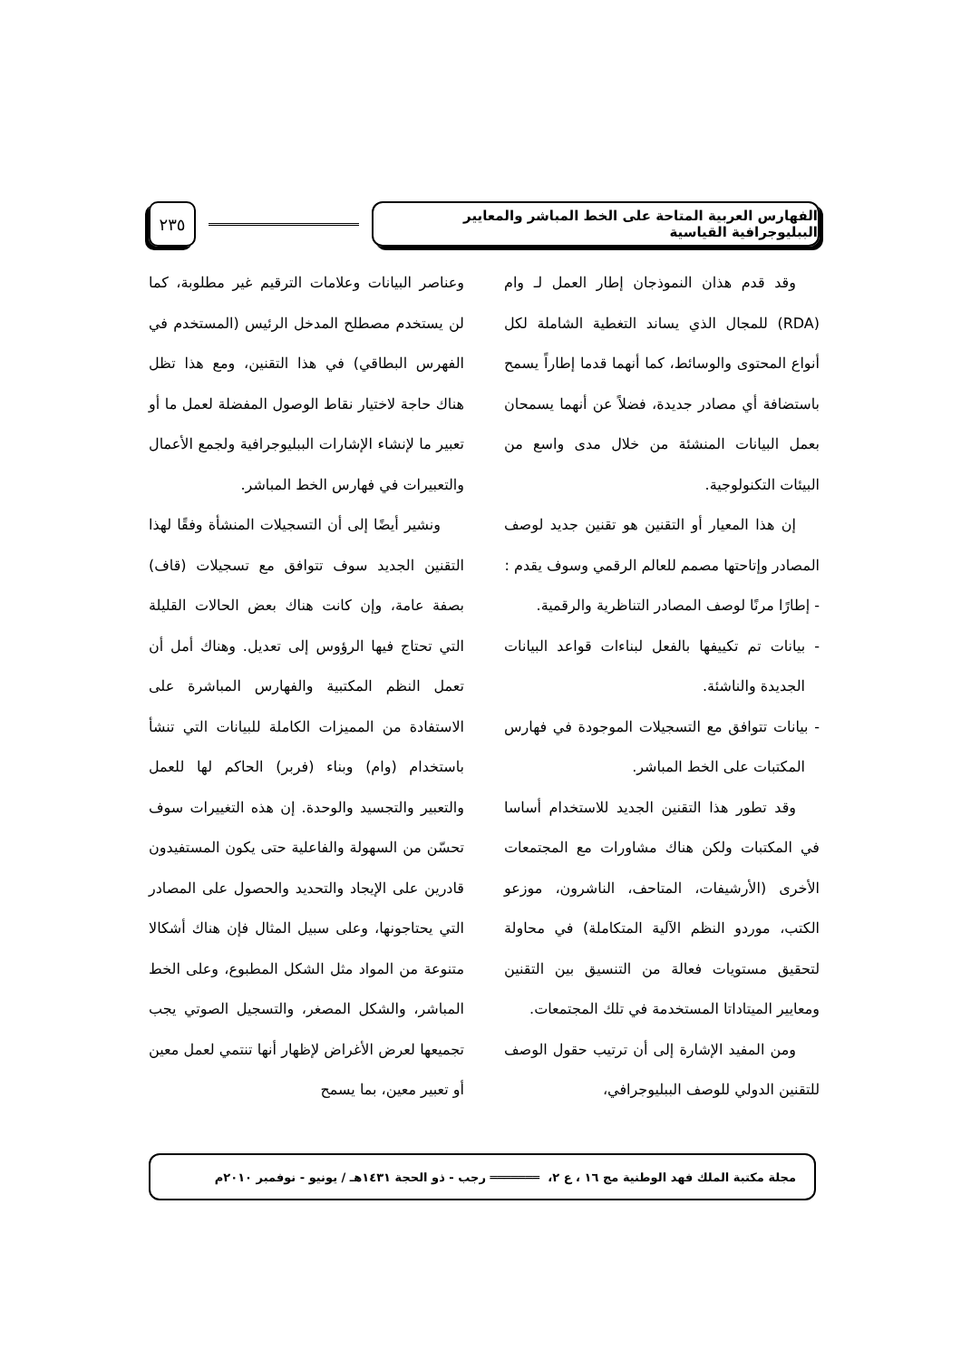الفهارس العربية المتاحة على الخط المباشر والمعايير الببليوجرافية القياسية
٢٣٥
وقد قدم هذان النموذجان إطار العمل لـ وام (RDA) للمجال الذي يساند التغطية الشاملة لكل أنواع المحتوى والوسائط، كما أنهما قدما إطاراً يسمح باستضافة أي مصادر جديدة، فضلاً عن أنهما يسمحان بعمل البيانات المنشئة من خلال مدى واسع من البيئات التكنولوجية.
إن هذا المعيار أو التقنين هو تقنين جديد لوصف المصادر وإتاحتها مصمم للعالم الرقمي وسوف يقدم :
- إطارًا مرنًا لوصف المصادر التناظرية والرقمية.
- بيانات تم تكييفها بالفعل لبناءات قواعد البيانات الجديدة والناشئة.
- بيانات تتوافق مع التسجيلات الموجودة في فهارس المكتبات على الخط المباشر.
وقد تطور هذا التقنين الجديد للاستخدام أساسا في المكتبات ولكن هناك مشاورات مع المجتمعات الأخرى (الأرشيفات، المتاحف، الناشرون، موزعو الكتب، موردو النظم الآلية المتكاملة) في محاولة لتحقيق مستويات فعالة من التنسيق بين التقنين ومعايير الميتاداتا المستخدمة في تلك المجتمعات.
ومن المفيد الإشارة إلى أن ترتيب حقول الوصف للتقنين الدولي للوصف الببليوجرافي،
وعناصر البيانات وعلامات الترقيم غير مطلوبة، كما لن يستخدم مصطلح المدخل الرئيس (المستخدم في الفهرس البطاقي) في هذا التقنين، ومع هذا تظل هناك حاجة لاختيار نقاط الوصول المفضلة لعمل ما أو تعبير ما لإنشاء الإشارات الببليوجرافية ولجمع الأعمال والتعبيرات في فهارس الخط المباشر.
ونشير أيضًا إلى أن التسجيلات المنشأة وفقًا لهذا التقنين الجديد سوف تتوافق مع تسجيلات (قاف) بصفة عامة، وإن كانت هناك بعض الحالات القليلة التي تحتاج فيها الرؤوس إلى تعديل. وهناك أمل أن تعمل النظم المكتبية والفهارس المباشرة على الاستفادة من المميزات الكاملة للبيانات التي تنشأ باستخدام (وام) وبناء (فربر) الحاكم لها للعمل والتعبير والتجسيد والوحدة. إن هذه التغييرات سوف تحسّن من السهولة والفاعلية حتى يكون المستفيدون قادرين على الإيجاد والتحديد والحصول على المصادر التي يحتاجونها، وعلى سبيل المثال فإن هناك أشكالا متنوعة من المواد مثل الشكل المطبوع، وعلى الخط المباشر، والشكل المصغر، والتسجيل الصوتي يجب تجميعها لعرض الأغراض لإظهار أنها تنتمي لعمل معين أو تعبير معين، بما يسمح
مجلة مكتبة الملك فهد الوطنية مج ١٦ ، ع ٢، ═══════ رجب - ذو الحجة ١٤٣١هـ / يونيو - نوفمبر ٢٠١٠م